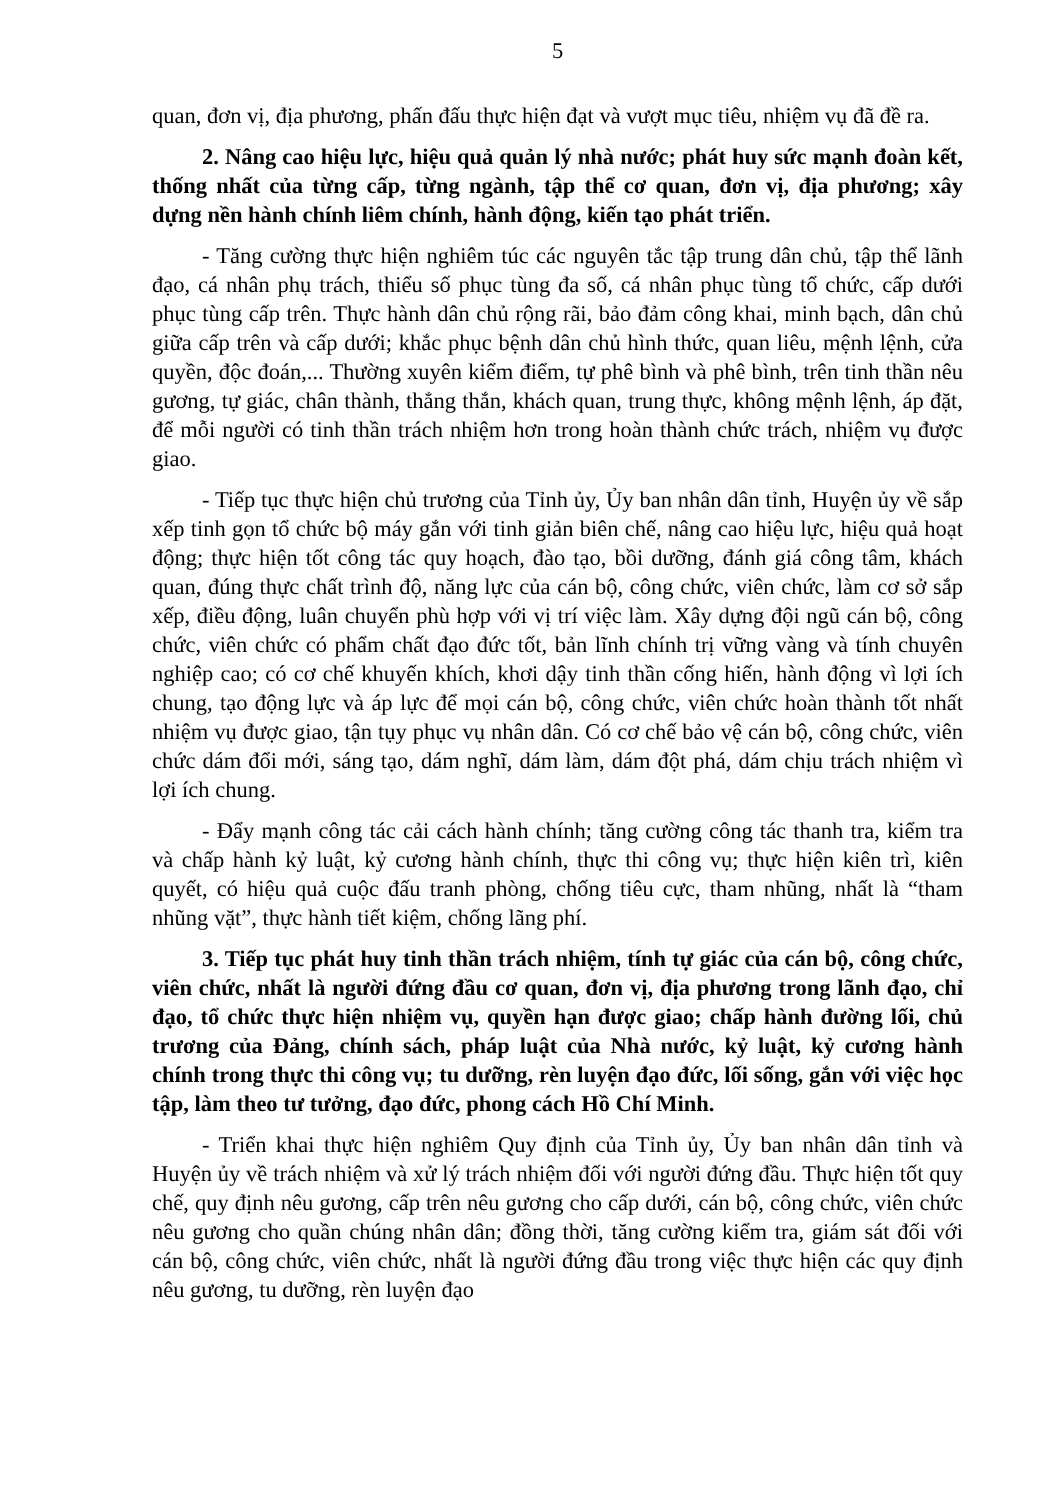5
quan, đơn vị, địa phương, phấn đấu thực hiện đạt và vượt mục tiêu, nhiệm vụ đã đề ra.
2. Nâng cao hiệu lực, hiệu quả quản lý nhà nước; phát huy sức mạnh đoàn kết, thống nhất của từng cấp, từng ngành, tập thể cơ quan, đơn vị, địa phương; xây dựng nền hành chính liêm chính, hành động, kiến tạo phát triển.
- Tăng cường thực hiện nghiêm túc các nguyên tắc tập trung dân chủ, tập thể lãnh đạo, cá nhân phụ trách, thiểu số phục tùng đa số, cá nhân phục tùng tổ chức, cấp dưới phục tùng cấp trên. Thực hành dân chủ rộng rãi, bảo đảm công khai, minh bạch, dân chủ giữa cấp trên và cấp dưới; khắc phục bệnh dân chủ hình thức, quan liêu, mệnh lệnh, cửa quyền, độc đoán,... Thường xuyên kiểm điểm, tự phê bình và phê bình, trên tinh thần nêu gương, tự giác, chân thành, thẳng thắn, khách quan, trung thực, không mệnh lệnh, áp đặt, để mỗi người có tinh thần trách nhiệm hơn trong hoàn thành chức trách, nhiệm vụ được giao.
- Tiếp tục thực hiện chủ trương của Tỉnh ủy, Ủy ban nhân dân tỉnh, Huyện ủy về sắp xếp tinh gọn tổ chức bộ máy gắn với tinh giản biên chế, nâng cao hiệu lực, hiệu quả hoạt động; thực hiện tốt công tác quy hoạch, đào tạo, bồi dưỡng, đánh giá công tâm, khách quan, đúng thực chất trình độ, năng lực của cán bộ, công chức, viên chức, làm cơ sở sắp xếp, điều động, luân chuyển phù hợp với vị trí việc làm. Xây dựng đội ngũ cán bộ, công chức, viên chức có phẩm chất đạo đức tốt, bản lĩnh chính trị vững vàng và tính chuyên nghiệp cao; có cơ chế khuyến khích, khơi dậy tinh thần cống hiến, hành động vì lợi ích chung, tạo động lực và áp lực để mọi cán bộ, công chức, viên chức hoàn thành tốt nhất nhiệm vụ được giao, tận tụy phục vụ nhân dân. Có cơ chế bảo vệ cán bộ, công chức, viên chức dám đổi mới, sáng tạo, dám nghĩ, dám làm, dám đột phá, dám chịu trách nhiệm vì lợi ích chung.
- Đẩy mạnh công tác cải cách hành chính; tăng cường công tác thanh tra, kiểm tra và chấp hành kỷ luật, kỷ cương hành chính, thực thi công vụ; thực hiện kiên trì, kiên quyết, có hiệu quả cuộc đấu tranh phòng, chống tiêu cực, tham nhũng, nhất là “tham nhũng vặt”, thực hành tiết kiệm, chống lãng phí.
3. Tiếp tục phát huy tinh thần trách nhiệm, tính tự giác của cán bộ, công chức, viên chức, nhất là người đứng đầu cơ quan, đơn vị, địa phương trong lãnh đạo, chỉ đạo, tổ chức thực hiện nhiệm vụ, quyền hạn được giao; chấp hành đường lối, chủ trương của Đảng, chính sách, pháp luật của Nhà nước, kỷ luật, kỷ cương hành chính trong thực thi công vụ; tu dưỡng, rèn luyện đạo đức, lối sống, gắn với việc học tập, làm theo tư tưởng, đạo đức, phong cách Hồ Chí Minh.
- Triển khai thực hiện nghiêm Quy định của Tỉnh ủy, Ủy ban nhân dân tỉnh và Huyện ủy về trách nhiệm và xử lý trách nhiệm đối với người đứng đầu. Thực hiện tốt quy chế, quy định nêu gương, cấp trên nêu gương cho cấp dưới, cán bộ, công chức, viên chức nêu gương cho quần chúng nhân dân; đồng thời, tăng cường kiểm tra, giám sát đối với cán bộ, công chức, viên chức, nhất là người đứng đầu trong việc thực hiện các quy định nêu gương, tu dưỡng, rèn luyện đạo